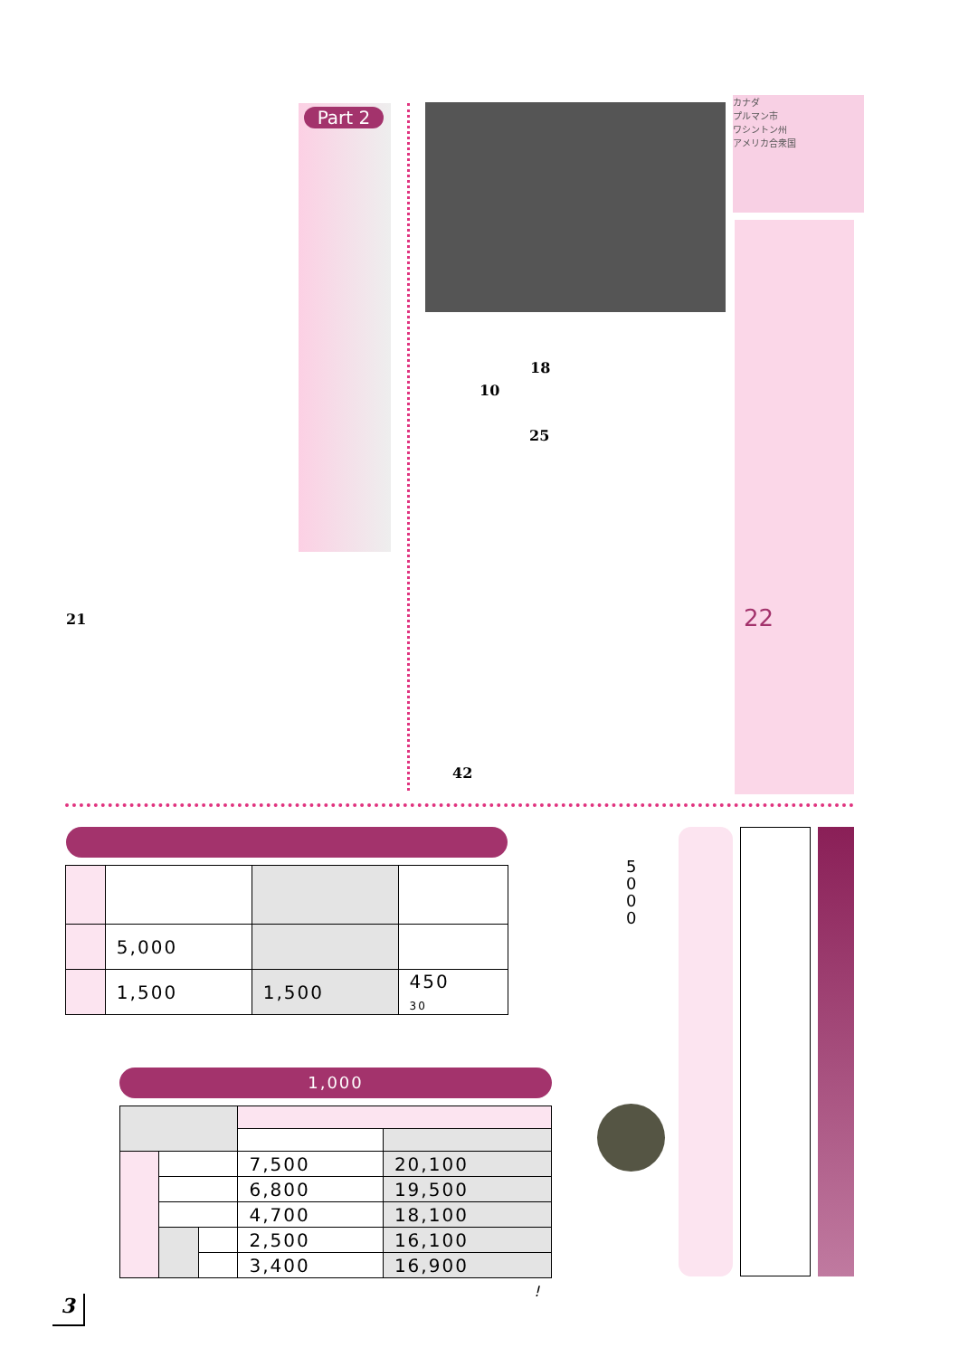Part 2
カナダ
プルマン市
ワシントン州
アメリカ合衆国
18
10
25
21 22
42
| | 5,000 | | |
| | 1,500 | 1,500 | 450 30 |
5
0
0
0
1,000
| | | | 7,500 | 20,100 |
| | | | 6,800 | 19,500 |
| | | | 4,700 | 18,100 |
| | | | 2,500 | 16,100 |
| | | | 3,400 | 16,900 |
!
3